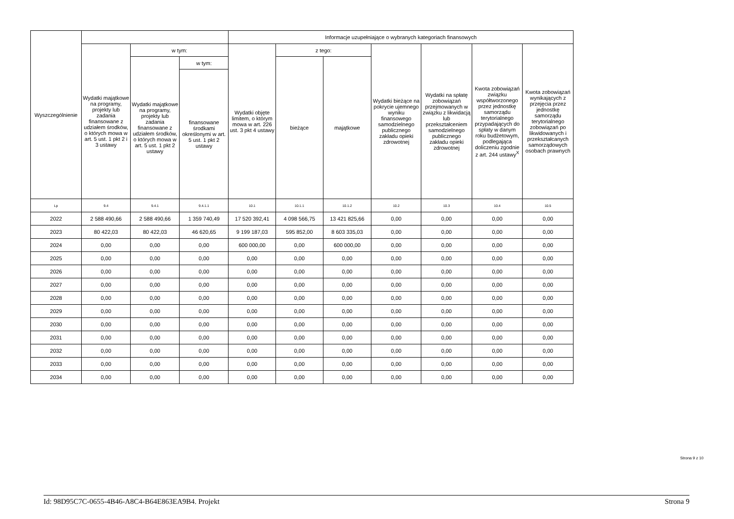| Wyszczególnienie | | | | Informacje uzupełniające o wybranych kategoriach finansowych | | | | | | |
| --- | --- | --- | --- | --- | --- | --- | --- | --- | --- | --- |
| | Wydatki majątkowe na programy, projekty lub zadania finansowane z udziałem środków, o których mowa w art. 5 ust. 1 pkt 2 i 3 ustawy | w tym: | | Wydatki objęte limitem, o którym mowa w art. 226 ust. 3 pkt 4 ustawy | z tego: | | Wydatki bieżące na pokrycie ujemnego wyniku finansowego samodzielnego publicznego zakładu opieki zdrowotnej | Wydatki na spłatę zobowiązań przejmowanych w związku z likwidacją lub przekształceniem samodzielnego publicznego zakładu opieki zdrowotnej | Kwota zobowiązań związku współtworzonego przez jednostkę samorządu terytorialnego przypadających do spłaty w danym roku budżetowym, podlegająca doliczeniu zgodnie z art. 244 ustawy<sup>X</sup> | Kwota zobowiązań wynikających z przejęcia przez jednostkę samorządu terytorialnego zobowiązań po likwidowanych i przekształcanych samorządowych osobach prawnych |
| | | Wydatki majątkowe na programy, projekty lub zadania finansowane z udziałem środków, o których mowa w art. 5 ust. 1 pkt 2 ustawy | w tym: | | bieżące | majątkowe | | | | |
| | | | finansowane środkami określonymi w art. 5 ust. 1 pkt 2 ustawy | | | | | | | |
| Lp | 9.4 | 9.4.1 | 9.4.1.1 | 10.1 | 10.1.1 | 10.1.2 | 10.2 | 10.3 | 10.4 | 10.5 |
| 2022 | 2 588 490,66 | 2 588 490,66 | 1 359 740,49 | 17 520 392,41 | 4 098 566,75 | 13 421 825,66 | 0,00 | 0,00 | 0,00 | 0,00 |
| 2023 | 80 422,03 | 80 422,03 | 46 620,65 | 9 199 187,03 | 595 852,00 | 8 603 335,03 | 0,00 | 0,00 | 0,00 | 0,00 |
| 2024 | 0,00 | 0,00 | 0,00 | 600 000,00 | 0,00 | 600 000,00 | 0,00 | 0,00 | 0,00 | 0,00 |
| 2025 | 0,00 | 0,00 | 0,00 | 0,00 | 0,00 | 0,00 | 0,00 | 0,00 | 0,00 | 0,00 |
| 2026 | 0,00 | 0,00 | 0,00 | 0,00 | 0,00 | 0,00 | 0,00 | 0,00 | 0,00 | 0,00 |
| 2027 | 0,00 | 0,00 | 0,00 | 0,00 | 0,00 | 0,00 | 0,00 | 0,00 | 0,00 | 0,00 |
| 2028 | 0,00 | 0,00 | 0,00 | 0,00 | 0,00 | 0,00 | 0,00 | 0,00 | 0,00 | 0,00 |
| 2029 | 0,00 | 0,00 | 0,00 | 0,00 | 0,00 | 0,00 | 0,00 | 0,00 | 0,00 | 0,00 |
| 2030 | 0,00 | 0,00 | 0,00 | 0,00 | 0,00 | 0,00 | 0,00 | 0,00 | 0,00 | 0,00 |
| 2031 | 0,00 | 0,00 | 0,00 | 0,00 | 0,00 | 0,00 | 0,00 | 0,00 | 0,00 | 0,00 |
| 2032 | 0,00 | 0,00 | 0,00 | 0,00 | 0,00 | 0,00 | 0,00 | 0,00 | 0,00 | 0,00 |
| 2033 | 0,00 | 0,00 | 0,00 | 0,00 | 0,00 | 0,00 | 0,00 | 0,00 | 0,00 | 0,00 |
| 2034 | 0,00 | 0,00 | 0,00 | 0,00 | 0,00 | 0,00 | 0,00 | 0,00 | 0,00 | 0,00 |
Strona 9 z 10
Id: 98D95C7C-0655-4B46-A8C4-B64E863EA9B4. Projekt Strona 9